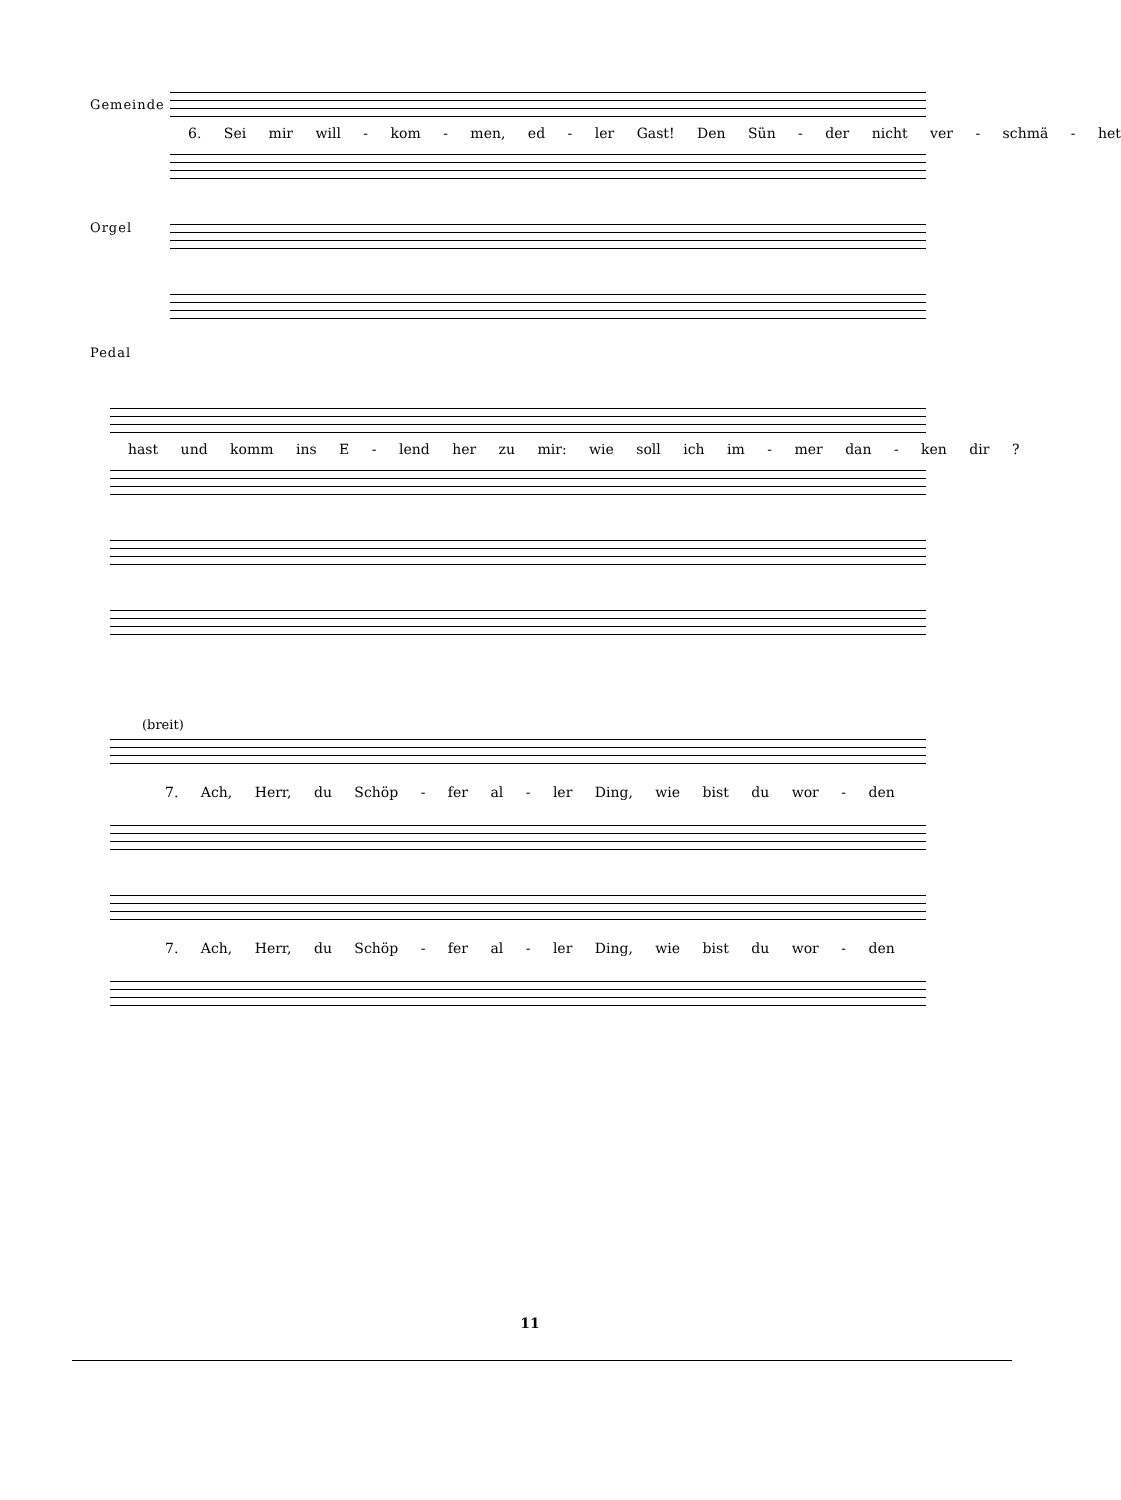Gemeinde
6. Sei mir will - kom - men, ed - ler Gast! Den Sün - der nicht ver - schmä - het
Orgel
Pedal
hast und komm ins E - lend her zu mir: wie soll ich im - mer dan - ken dir ?
(breit)
7. Ach, Herr, du Schöp - fer al - ler Ding, wie bist du wor - den
7. Ach, Herr, du Schöp - fer al - ler Ding, wie bist du wor - den
11